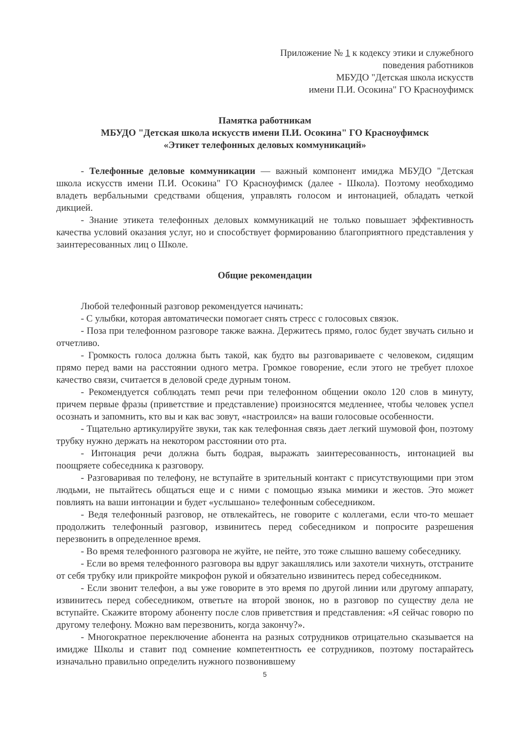Приложение № 1 к кодексу этики и служебного
поведения работников
МБУДО "Детская школа искусств
имени П.И. Осокина" ГО Красноуфимск
Памятка работникам
МБУДО "Детская школа искусств имени П.И. Осокина" ГО Красноуфимск
«Этикет телефонных деловых коммуникаций»
- Телефонные деловые коммуникации — важный компонент имиджа МБУДО "Детская школа искусств имени П.И. Осокина" ГО Красноуфимск (далее - Школа). Поэтому необходимо владеть вербальными средствами общения, управлять голосом и интонацией, обладать четкой дикцией.
- Знание этикета телефонных деловых коммуникаций не только повышает эффективность качества условий оказания услуг, но и способствует формированию благоприятного представления у заинтересованных лиц о Школе.
Общие рекомендации
Любой телефонный разговор рекомендуется начинать:
- С улыбки, которая автоматически помогает снять стресс с голосовых связок.
- Поза при телефонном разговоре также важна. Держитесь прямо, голос будет звучать сильно и отчетливо.
- Громкость голоса должна быть такой, как будто вы разговариваете с человеком, сидящим прямо перед вами на расстоянии одного метра. Громкое говорение, если этого не требует плохое качество связи, считается в деловой среде дурным тоном.
- Рекомендуется соблюдать темп речи при телефонном общении около 120 слов в минуту, причем первые фразы (приветствие и представление) произносятся медленнее, чтобы человек успел осознать и запомнить, кто вы и как вас зовут, «настроился» на ваши голосовые особенности.
- Тщательно артикулируйте звуки, так как телефонная связь дает легкий шумовой фон, поэтому трубку нужно держать на некотором расстоянии ото рта.
- Интонация речи должна быть бодрая, выражать заинтересованность, интонацией вы поощряете собеседника к разговору.
- Разговаривая по телефону, не вступайте в зрительный контакт с присутствующими при этом людьми, не пытайтесь общаться еще и с ними с помощью языка мимики и жестов. Это может повлиять на ваши интонации и будет «услышано» телефонным собеседником.
- Ведя телефонный разговор, не отвлекайтесь, не говорите с коллегами, если что-то мешает продолжить телефонный разговор, извинитесь перед собеседником и попросите разрешения перезвонить в определенное время.
- Во время телефонного разговора не жуйте, не пейте, это тоже слышно вашему собеседнику.
- Если во время телефонного разговора вы вдруг закашлялись или захотели чихнуть, отстраните от себя трубку или прикройте микрофон рукой и обязательно извинитесь перед собеседником.
- Если звонит телефон, а вы уже говорите в это время по другой линии или другому аппарату, извинитесь перед собеседником, ответьте на второй звонок, но в разговор по существу дела не вступайте. Скажите второму абоненту после слов приветствия и представления: «Я сейчас говорю по другому телефону. Можно вам перезвонить, когда закончу?».
- Многократное переключение абонента на разных сотрудников отрицательно сказывается на имидже Школы и ставит под сомнение компетентность ее сотрудников, поэтому постарайтесь изначально правильно определить нужного позвонившему
5